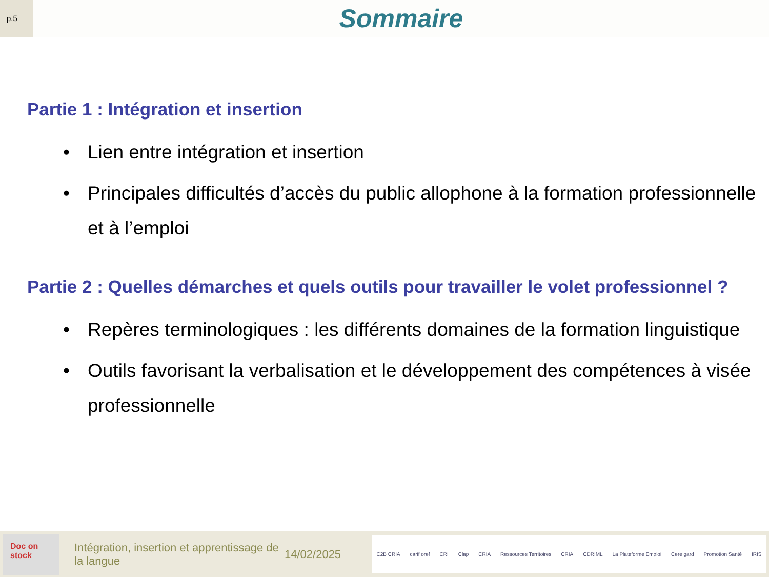p.5
Sommaire
Partie 1 : Intégration et insertion
• Lien entre intégration et insertion
• Principales difficultés d’accès du public allophone à la formation professionnelle et à l’emploi
Partie 2 : Quelles démarches et quels outils pour travailler le volet professionnel ?
• Repères terminologiques : les différents domaines de la formation linguistique
• Outils favorisant la verbalisation et le développement des compétences à visée professionnelle
Doc on stock
Intégration, insertion et apprentissage de la langue
14/02/2025
C2B CRIA carif oref CRI Clap CRIA Ressources Territoires CRIA CDRIML La Plateforme Emploi Cere gard Promotion Santé IRIS